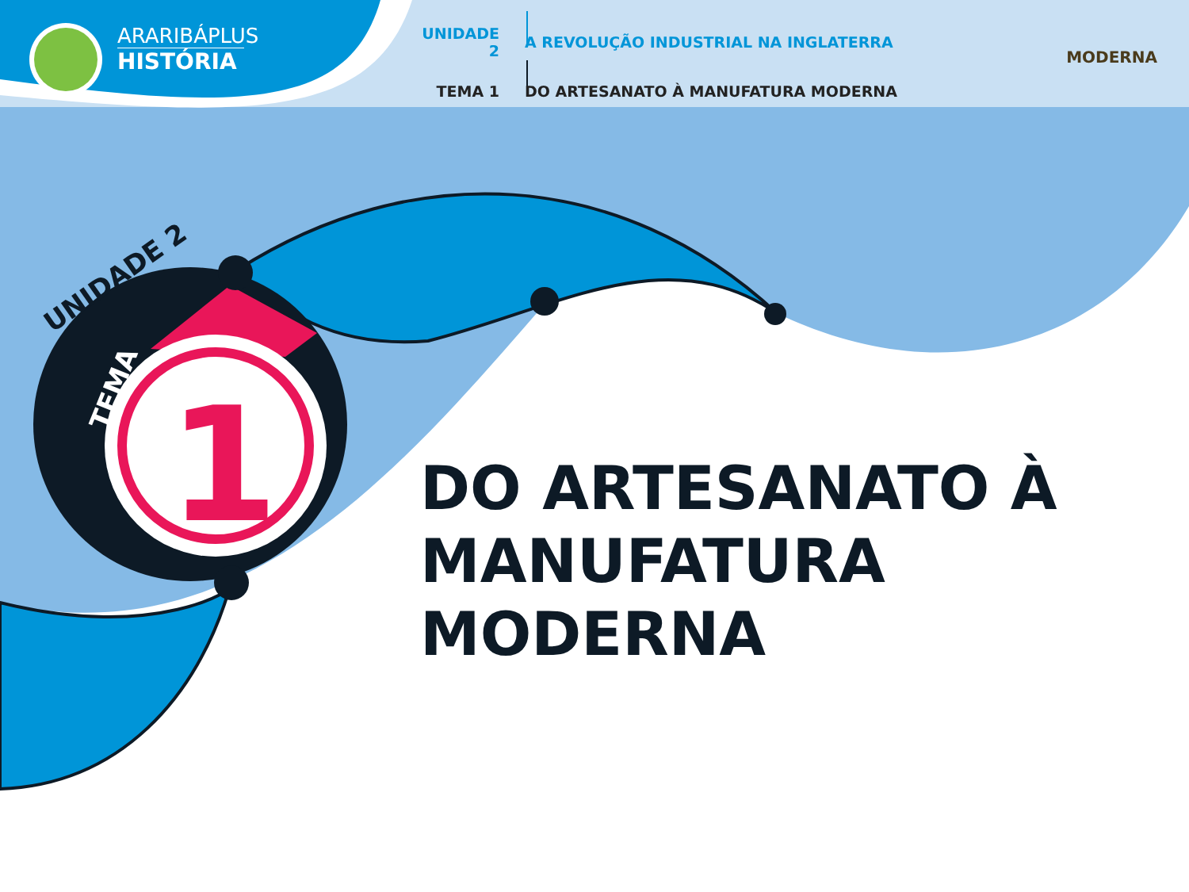ARARIBÁPLUS
HISTÓRIA
UNIDADE 2 A REVOLUÇÃO INDUSTRIAL NA INGLATERRA
TEMA 1 DO ARTESANATO À MANUFATURA MODERNA
MODERNA
UNIDADE 2
TEMA 1
DO ARTESANATO À
MANUFATURA MODERNA